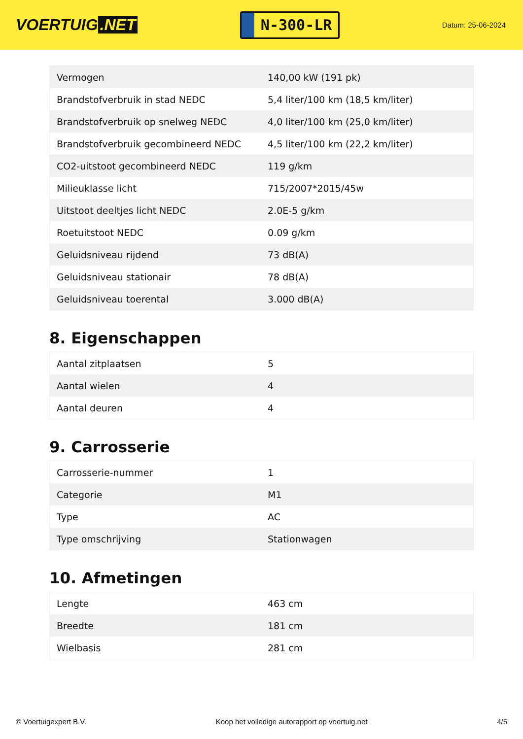VOERTUIG.NET
N-300-LR
Datum: 25-06-2024
| Vermogen | 140,00 kW (191 pk) |
| Brandstofverbruik in stad NEDC | 5,4 liter/100 km (18,5 km/liter) |
| Brandstofverbruik op snelweg NEDC | 4,0 liter/100 km (25,0 km/liter) |
| Brandstofverbruik gecombineerd NEDC | 4,5 liter/100 km (22,2 km/liter) |
| CO2-uitstoot gecombineerd NEDC | 119 g/km |
| Milieuklasse licht | 715/2007*2015/45w |
| Uitstoot deeltjes licht NEDC | 2.0E-5 g/km |
| Roetuitstoot NEDC | 0.09 g/km |
| Geluidsniveau rijdend | 73 dB(A) |
| Geluidsniveau stationair | 78 dB(A) |
| Geluidsniveau toerental | 3.000 dB(A) |
8. Eigenschappen
| Aantal zitplaatsen | 5 |
| Aantal wielen | 4 |
| Aantal deuren | 4 |
9. Carrosserie
| Carrosserie-nummer | 1 |
| Categorie | M1 |
| Type | AC |
| Type omschrijving | Stationwagen |
10. Afmetingen
| Lengte | 463 cm |
| Breedte | 181 cm |
| Wielbasis | 281 cm |
© Voertuigexpert B.V. Koop het volledige autorapport op voertuig.net 4/5